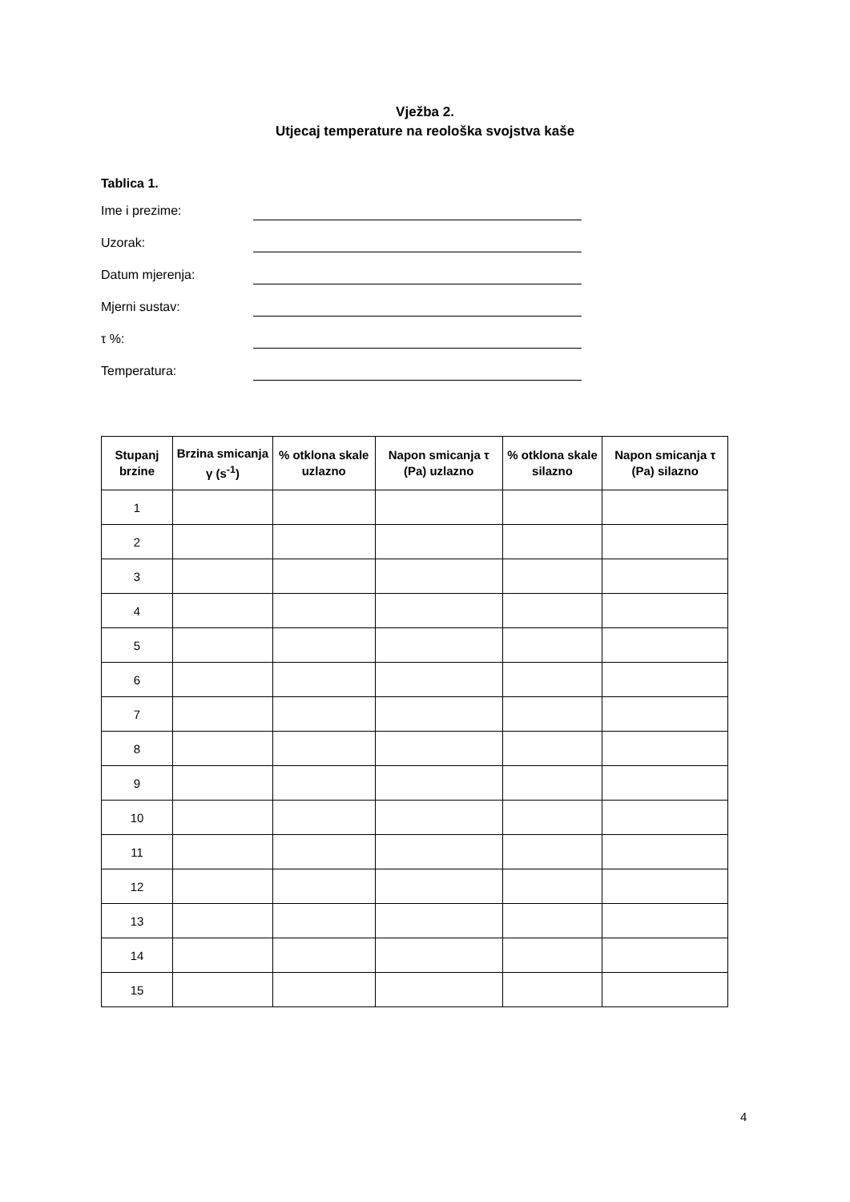Vježba 2.
Utjecaj temperature na reološka svojstva kaše
Tablica 1.
Ime i prezime:
Uzorak:
Datum mjerenja:
Mjerni sustav:
τ %:
Temperatura:
| Stupanj brzine | Brzina smicanja γ (s<sup>-1</sup>) | % otklona skale uzlazno | Napon smicanja τ (Pa) uzlazno | % otklona skale silazno | Napon smicanja τ (Pa) silazno |
| --- | --- | --- | --- | --- | --- |
| 1 | | | | | |
| 2 | | | | | |
| 3 | | | | | |
| 4 | | | | | |
| 5 | | | | | |
| 6 | | | | | |
| 7 | | | | | |
| 8 | | | | | |
| 9 | | | | | |
| 10 | | | | | |
| 11 | | | | | |
| 12 | | | | | |
| 13 | | | | | |
| 14 | | | | | |
| 15 | | | | | |
4